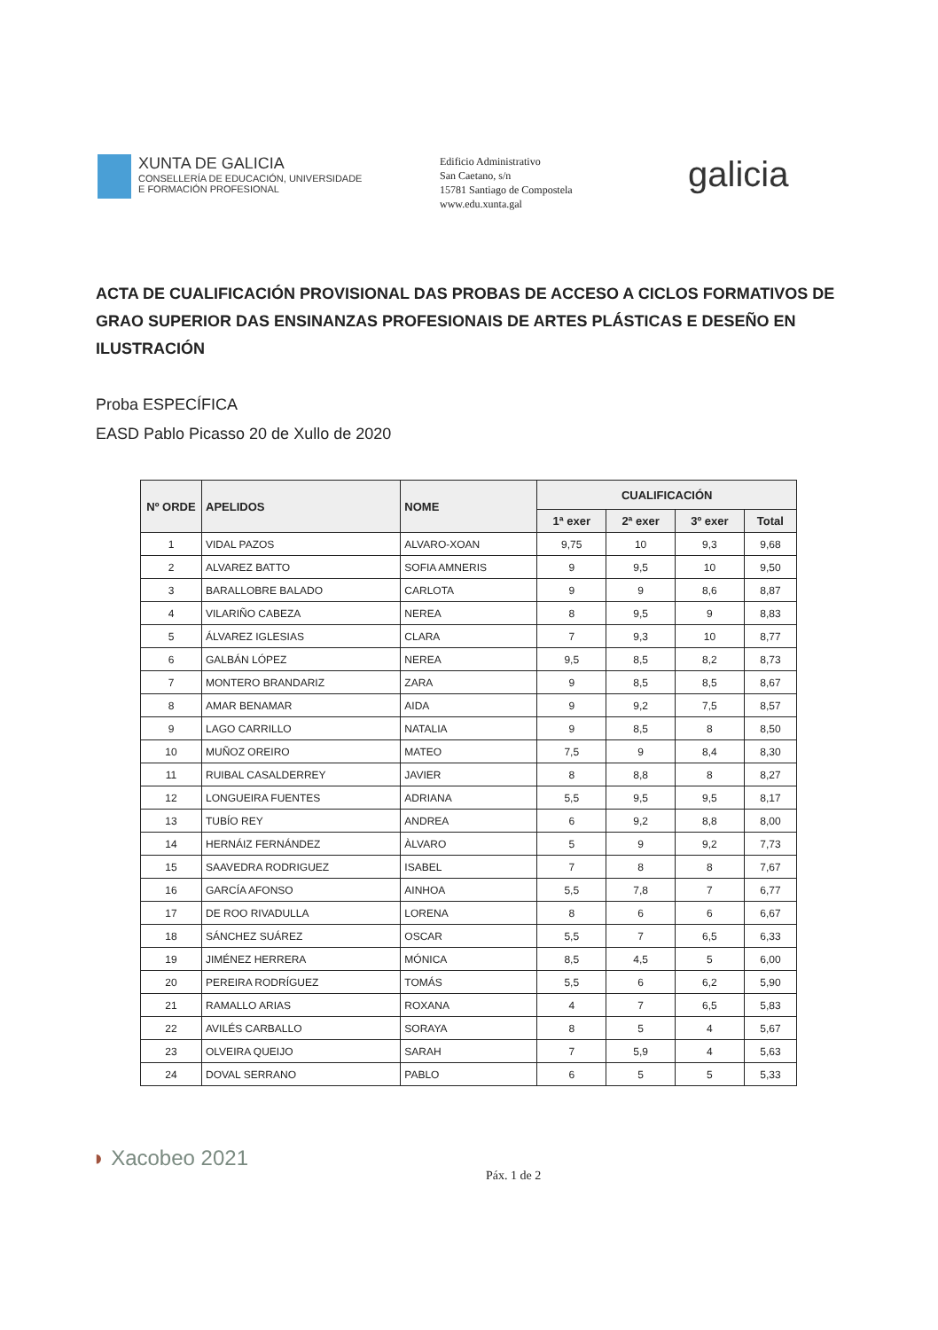XUNTA DE GALICIA
CONSELLERÍA DE EDUCACIÓN, UNIVERSIDADE
E FORMACIÓN PROFESIONAL
Edificio Administrativo
San Caetano, s/n
15781 Santiago de Compostela
www.edu.xunta.gal
galicia
ACTA DE CUALIFICACIÓN PROVISIONAL DAS PROBAS DE ACCESO A CICLOS FORMATIVOS DE GRAO SUPERIOR DAS ENSINANZAS PROFESIONAIS DE ARTES PLÁSTICAS E DESEÑO EN ILUSTRACIÓN
Proba ESPECÍFICA
EASD Pablo Picasso 20 de Xullo de 2020
| Nº ORDE | APELIDOS | NOME | CUALIFICACIÓN | | | |
| --- | --- | --- | --- | --- | --- | --- |
| | | | 1ª exer | 2ª exer | 3º exer | Total |
| 1 | VIDAL PAZOS | ALVARO-XOAN | 9,75 | 10 | 9,3 | 9,68 |
| 2 | ALVAREZ BATTO | SOFIA AMNERIS | 9 | 9,5 | 10 | 9,50 |
| 3 | BARALLOBRE BALADO | CARLOTA | 9 | 9 | 8,6 | 8,87 |
| 4 | VILARIÑO CABEZA | NEREA | 8 | 9,5 | 9 | 8,83 |
| 5 | ÁLVAREZ IGLESIAS | CLARA | 7 | 9,3 | 10 | 8,77 |
| 6 | GALBÁN LÓPEZ | NEREA | 9,5 | 8,5 | 8,2 | 8,73 |
| 7 | MONTERO BRANDARIZ | ZARA | 9 | 8,5 | 8,5 | 8,67 |
| 8 | AMAR BENAMAR | AIDA | 9 | 9,2 | 7,5 | 8,57 |
| 9 | LAGO CARRILLO | NATALIA | 9 | 8,5 | 8 | 8,50 |
| 10 | MUÑOZ OREIRO | MATEO | 7,5 | 9 | 8,4 | 8,30 |
| 11 | RUIBAL CASALDERREY | JAVIER | 8 | 8,8 | 8 | 8,27 |
| 12 | LONGUEIRA FUENTES | ADRIANA | 5,5 | 9,5 | 9,5 | 8,17 |
| 13 | TUBÍO REY | ANDREA | 6 | 9,2 | 8,8 | 8,00 |
| 14 | HERNÁIZ FERNÁNDEZ | ÀLVARO | 5 | 9 | 9,2 | 7,73 |
| 15 | SAAVEDRA RODRIGUEZ | ISABEL | 7 | 8 | 8 | 7,67 |
| 16 | GARCÍA AFONSO | AINHOA | 5,5 | 7,8 | 7 | 6,77 |
| 17 | DE ROO RIVADULLA | LORENA | 8 | 6 | 6 | 6,67 |
| 18 | SÁNCHEZ SUÁREZ | OSCAR | 5,5 | 7 | 6,5 | 6,33 |
| 19 | JIMÉNEZ HERRERA | MÓNICA | 8,5 | 4,5 | 5 | 6,00 |
| 20 | PEREIRA RODRÍGUEZ | TOMÁS | 5,5 | 6 | 6,2 | 5,90 |
| 21 | RAMALLO ARIAS | ROXANA | 4 | 7 | 6,5 | 5,83 |
| 22 | AVILÉS CARBALLO | SORAYA | 8 | 5 | 4 | 5,67 |
| 23 | OLVEIRA QUEIJO | SARAH | 7 | 5,9 | 4 | 5,63 |
| 24 | DOVAL SERRANO | PABLO | 6 | 5 | 5 | 5,33 |
◗ Xacobeo 2021
Páx. 1 de 2